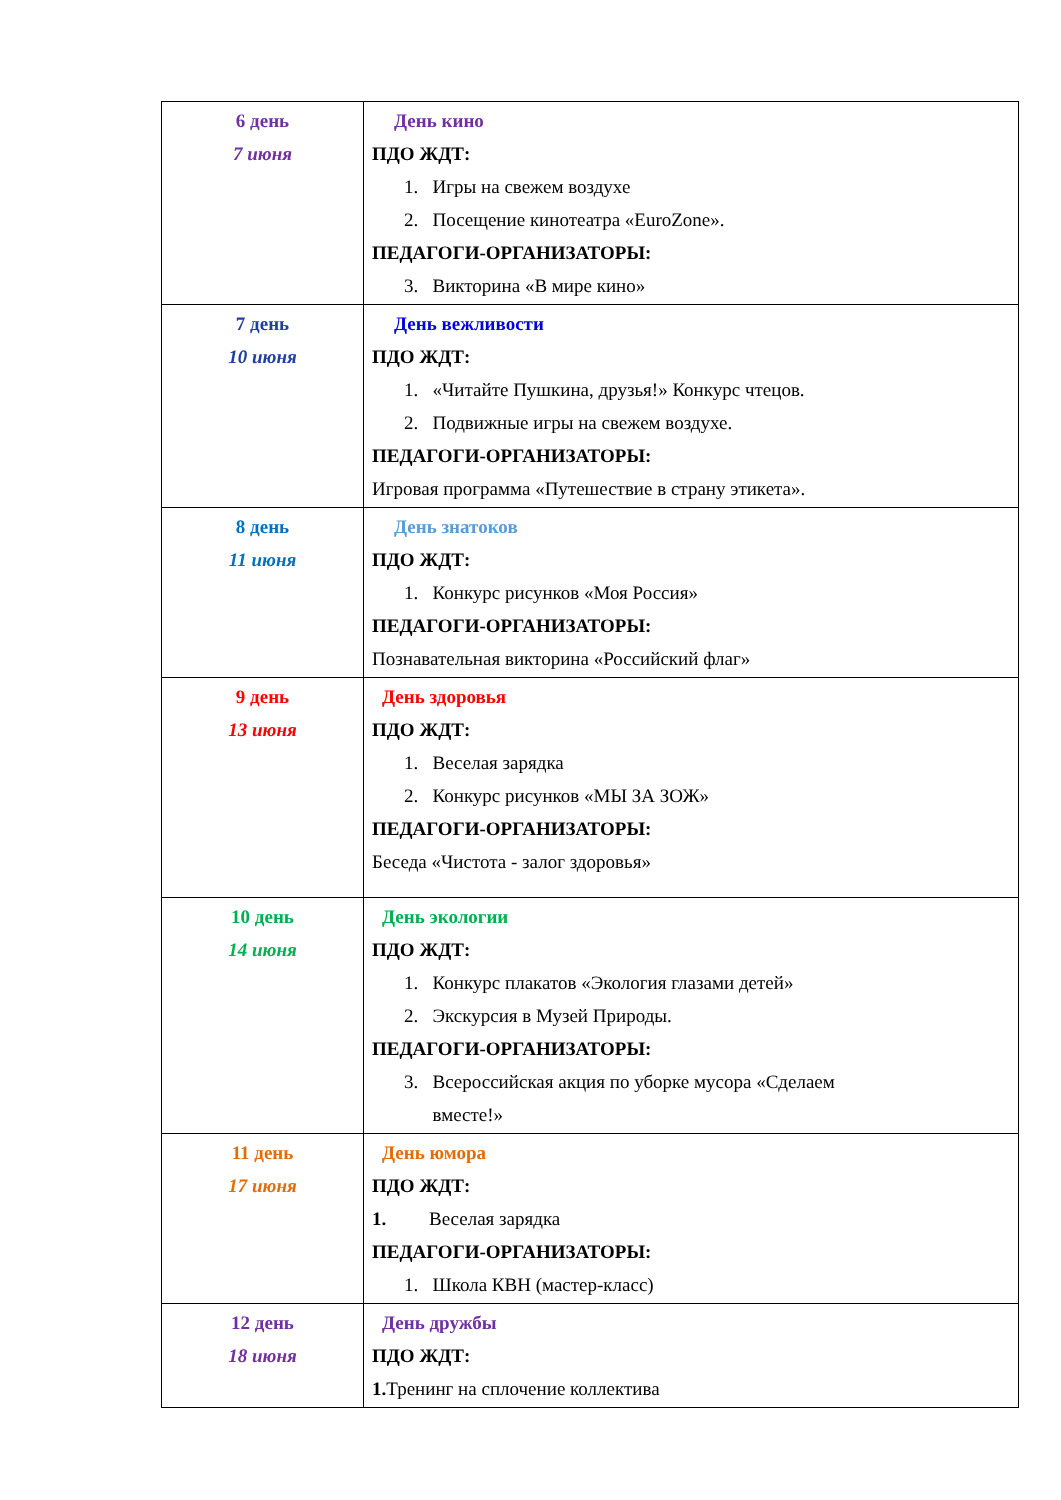| 6 день 7 июня | День кино ПДО ЖДТ: 1. Игры на свежем воздухе 2. Посещение кинотеатра «EuroZone». ПЕДАГОГИ-ОРГАНИЗАТОРЫ: 3. Викторина «В мире кино» |
| 7 день 10 июня | День вежливости ПДО ЖДТ: 1. «Читайте Пушкина, друзья!» Конкурс чтецов. 2. Подвижные игры на свежем воздухе. ПЕДАГОГИ-ОРГАНИЗАТОРЫ: Игровая программа «Путешествие в страну этикета». |
| 8 день 11 июня | День знатоков ПДО ЖДТ: 1. Конкурс рисунков «Моя Россия» ПЕДАГОГИ-ОРГАНИЗАТОРЫ: Познавательная викторина «Российский флаг» |
| 9 день 13 июня | День здоровья ПДО ЖДТ: 1. Веселая зарядка 2. Конкурс рисунков «МЫ ЗА ЗОЖ» ПЕДАГОГИ-ОРГАНИЗАТОРЫ: Беседа «Чистота - залог здоровья» |
| 10 день 14 июня | День экологии ПДО ЖДТ: 1. Конкурс плакатов «Экология глазами детей» 2. Экскурсия в Музей Природы. ПЕДАГОГИ-ОРГАНИЗАТОРЫ: 3. Всероссийская акция по уборке мусора «Сделаем вместе!» |
| 11 день 17 июня | День юмора ПДО ЖДТ: 1. Веселая зарядка ПЕДАГОГИ-ОРГАНИЗАТОРЫ: 1. Школа КВН (мастер-класс) |
| 12 день 18 июня | День дружбы ПДО ЖДТ: 1. Тренинг на сплочение коллектива |